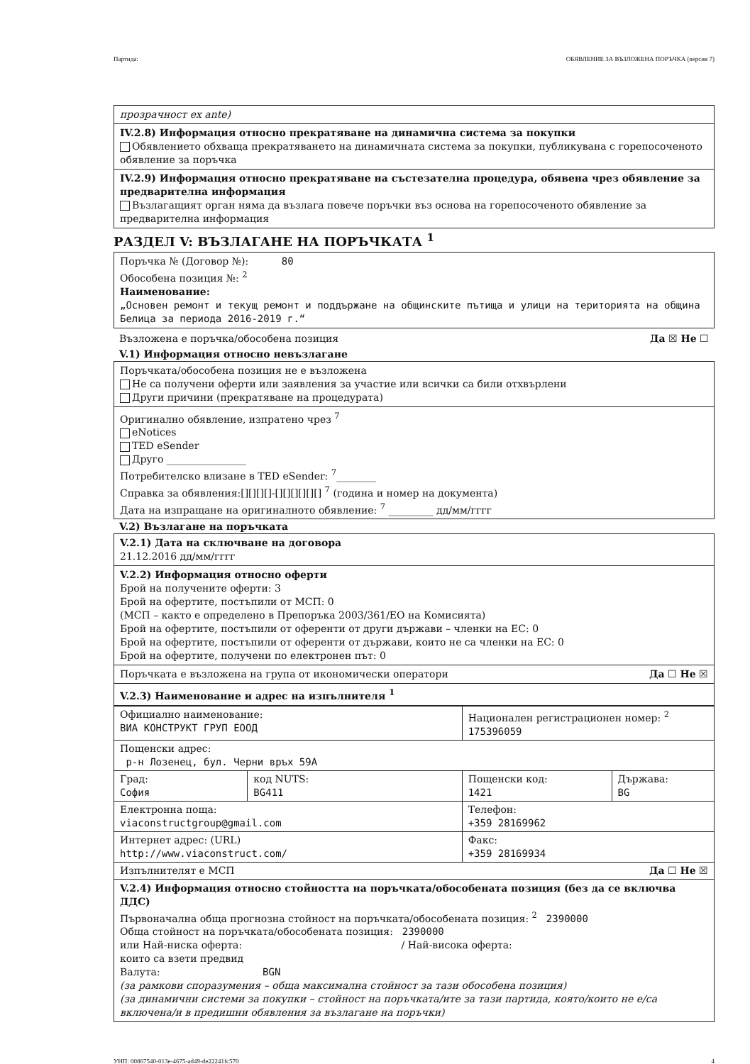Партида: ОБЯВЛЕНИЕ ЗА ВЪЗЛОЖЕНА ПОРЪЧКА (версия 7)
прозрачност ex ante)
IV.2.8) Информация относно прекратяване на динамична система за покупки
Обявлението обхваща прекратяването на динамичната система за покупки, публикувана с горепосоченото обявление за поръчка
IV.2.9) Информация относно прекратяване на състезателна процедура, обявена чрез обявление за предварителна информация
Възлагащият орган няма да възлага повече поръчки въз основа на горепосоченото обявление за предварителна информация
РАЗДЕЛ V: ВЪЗЛАГАНЕ НА ПОРЪЧКАТА <sup>1</sup>
Поръчка № (Договор №): 80
Обособена позиция №: <sup>2</sup>
Наименование:
„Основен ремонт и текущ ремонт и поддържане на общинските пътища и улици на територията на община Белица за периода 2016-2019 г.“
Възложена е поръчка/обособена позиция Да ☒ Не ☐
V.1) Информация относно невъзлагане
Поръчката/обособена позиция не е възложена
Не са получени оферти или заявления за участие или всички са били отхвърлени
Други причини (прекратяване на процедурата)
Оригинално обявление, изпратено чрез <sup>7</sup>
eNotices
TED eSender
Друго ________________
Потребителско влизане в TED eSender: <sup>7</sup>________
Справка за обявления:[][][][]-[][][][][][] <sup>7</sup> (година и номер на документа)
Дата на изпращане на оригиналното обявление: <sup>7</sup> _________ дд/мм/гггг
V.2) Възлагане на поръчката
V.2.1) Дата на сключване на договора
21.12.2016 дд/мм/гггг
V.2.2) Информация относно оферти
Брой на получените оферти: 3
Брой на офертите, постъпили от МСП: 0
(МСП – както е определено в Препоръка 2003/361/ЕО на Комисията)
Брой на офертите, постъпили от оференти от други държави – членки на ЕС: 0
Брой на офертите, постъпили от оференти от държави, които не са членки на ЕС: 0
Брой на офертите, получени по електронен път: 0
Поръчката е възложена на група от икономически оператори Да ☐ Не ☒
V.2.3) Наименование и адрес на изпълнителя <sup>1</sup>
| Официално наименование: ВИА КОНСТРУКТ ГРУП ЕООД | | Национален регистрационен номер: <sup>2</sup> 175396059 | |
| Пощенски адрес: р-н Лозенец, бул. Черни връх 59А | | | |
| Град: София | код NUTS: BG411 | Пощенски код: 1421 | Държава: BG |
| Електронна поща: viaconstructgroup@gmail.com | | Телефон: +359 28169962 | |
| Интернет адрес: (URL) http://www.viaconstruct.com/ | | Факс: +359 28169934 | |
| Изпълнителят е МСП Да ☐ Не ☒ | | | |
V.2.4) Информация относно стойността на поръчката/обособената позиция (без да се включва ДДС)
Първоначална обща прогнозна стойност на поръчката/обособената позиция: <sup>2</sup> 2390000
Обща стойност на поръчката/обособената позиция: 2390000
или Най-ниска оферта: / Най-висока оферта:
които са взети предвид
Валута: BGN
(за рамкови споразумения – обща максимална стойност за тази обособена позиция)
(за динамични системи за покупки – стойност на поръчката/ите за тази партида, която/които не е/са включена/и в предишни обявления за възлагане на поръчки)
УНП: 00867540-013e-4675-ad49-de22241fc570 4